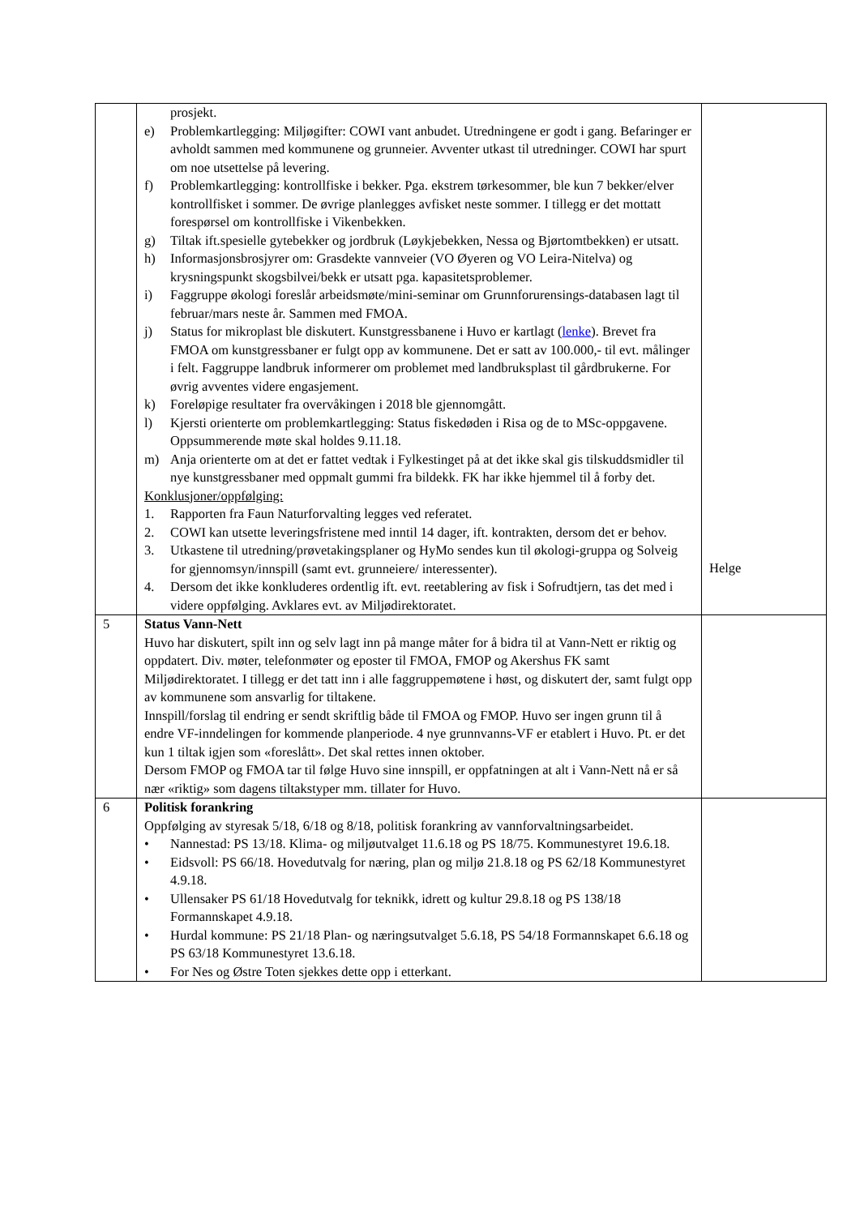| | prosjekt. e) Problemkartlegging: Miljøgifter: COWI vant anbudet. Utredningene er godt i gang. Befaringer er avholdt sammen med kommunene og grunneier. Avventer utkast til utredninger. COWI har spurt om noe utsettelse på levering. f) Problemkartlegging: kontrollfiske i bekker. Pga. ekstrem tørkesommer, ble kun 7 bekker/elver kontrollfisket i sommer. De øvrige planlegges avfisket neste sommer. I tillegg er det mottatt forespørsel om kontrollfiske i Vikenbekken. g) Tiltak ift.spesielle gytebekker og jordbruk (Løykjebekken, Nessa og Bjørtomtbekken) er utsatt. h) Informasjonsbrosjyrer om: Grasdekte vannveier (VO Øyeren og VO Leira-Nitelva) og krysningspunkt skogsbilvei/bekk er utsatt pga. kapasitetsproblemer. i) Faggruppe økologi foreslår arbeidsmøte/mini-seminar om Grunnforurensings-databasen lagt til februar/mars neste år. Sammen med FMOA. j) Status for mikroplast ble diskutert. Kunstgressbanene i Huvo er kartlagt ( lenke ). Brevet fra FMOA om kunstgressbaner er fulgt opp av kommunene. Det er satt av 100.000,- til evt. målinger i felt. Faggruppe landbruk informerer om problemet med landbruksplast til gårdbrukerne. For øvrig avventes videre engasjement. k) Foreløpige resultater fra overvåkingen i 2018 ble gjennomgått. l) Kjersti orienterte om problemkartlegging: Status fiskedøden i Risa og de to MSc-oppgavene. Oppsummerende møte skal holdes 9.11.18. m) Anja orienterte om at det er fattet vedtak i Fylkestinget på at det ikke skal gis tilskuddsmidler til nye kunstgressbaner med oppmalt gummi fra bildekk. FK har ikke hjemmel til å forby det. Konklusjoner/oppfølging: 1. Rapporten fra Faun Naturforvalting legges ved referatet. 2. COWI kan utsette leveringsfristene med inntil 14 dager, ift. kontrakten, dersom det er behov. 3. Utkastene til utredning/prøvetakingsplaner og HyMo sendes kun til økologi-gruppa og Solveig for gjennomsyn/innspill (samt evt. grunneiere/ interessenter). 4. Dersom det ikke konkluderes ordentlig ift. evt. reetablering av fisk i Sofrudtjern, tas det med i videre oppfølging. Avklares evt. av Miljødirektoratet. | Helge |
| 5 | Status Vann-Nett Huvo har diskutert, spilt inn og selv lagt inn på mange måter for å bidra til at Vann-Nett er riktig og oppdatert. Div. møter, telefonmøter og eposter til FMOA, FMOP og Akershus FK samt Miljødirektoratet. I tillegg er det tatt inn i alle faggruppemøtene i høst, og diskutert der, samt fulgt opp av kommunene som ansvarlig for tiltakene. Innspill/forslag til endring er sendt skriftlig både til FMOA og FMOP. Huvo ser ingen grunn til å endre VF-inndelingen for kommende planperiode. 4 nye grunnvanns-VF er etablert i Huvo. Pt. er det kun 1 tiltak igjen som «foreslått». Det skal rettes innen oktober. Dersom FMOP og FMOA tar til følge Huvo sine innspill, er oppfatningen at alt i Vann-Nett nå er så nær «riktig» som dagens tiltakstyper mm. tillater for Huvo. | |
| 6 | Politisk forankring Oppfølging av styresak 5/18, 6/18 og 8/18, politisk forankring av vannforvaltningsarbeidet. • Nannestad: PS 13/18. Klima- og miljøutvalget 11.6.18 og PS 18/75. Kommunestyret 19.6.18. • Eidsvoll: PS 66/18. Hovedutvalg for næring, plan og miljø 21.8.18 og PS 62/18 Kommunestyret 4.9.18. • Ullensaker PS 61/18 Hovedutvalg for teknikk, idrett og kultur 29.8.18 og PS 138/18 Formannskapet 4.9.18. • Hurdal kommune: PS 21/18 Plan- og næringsutvalget 5.6.18, PS 54/18 Formannskapet 6.6.18 og PS 63/18 Kommunestyret 13.6.18. • For Nes og Østre Toten sjekkes dette opp i etterkant. | |